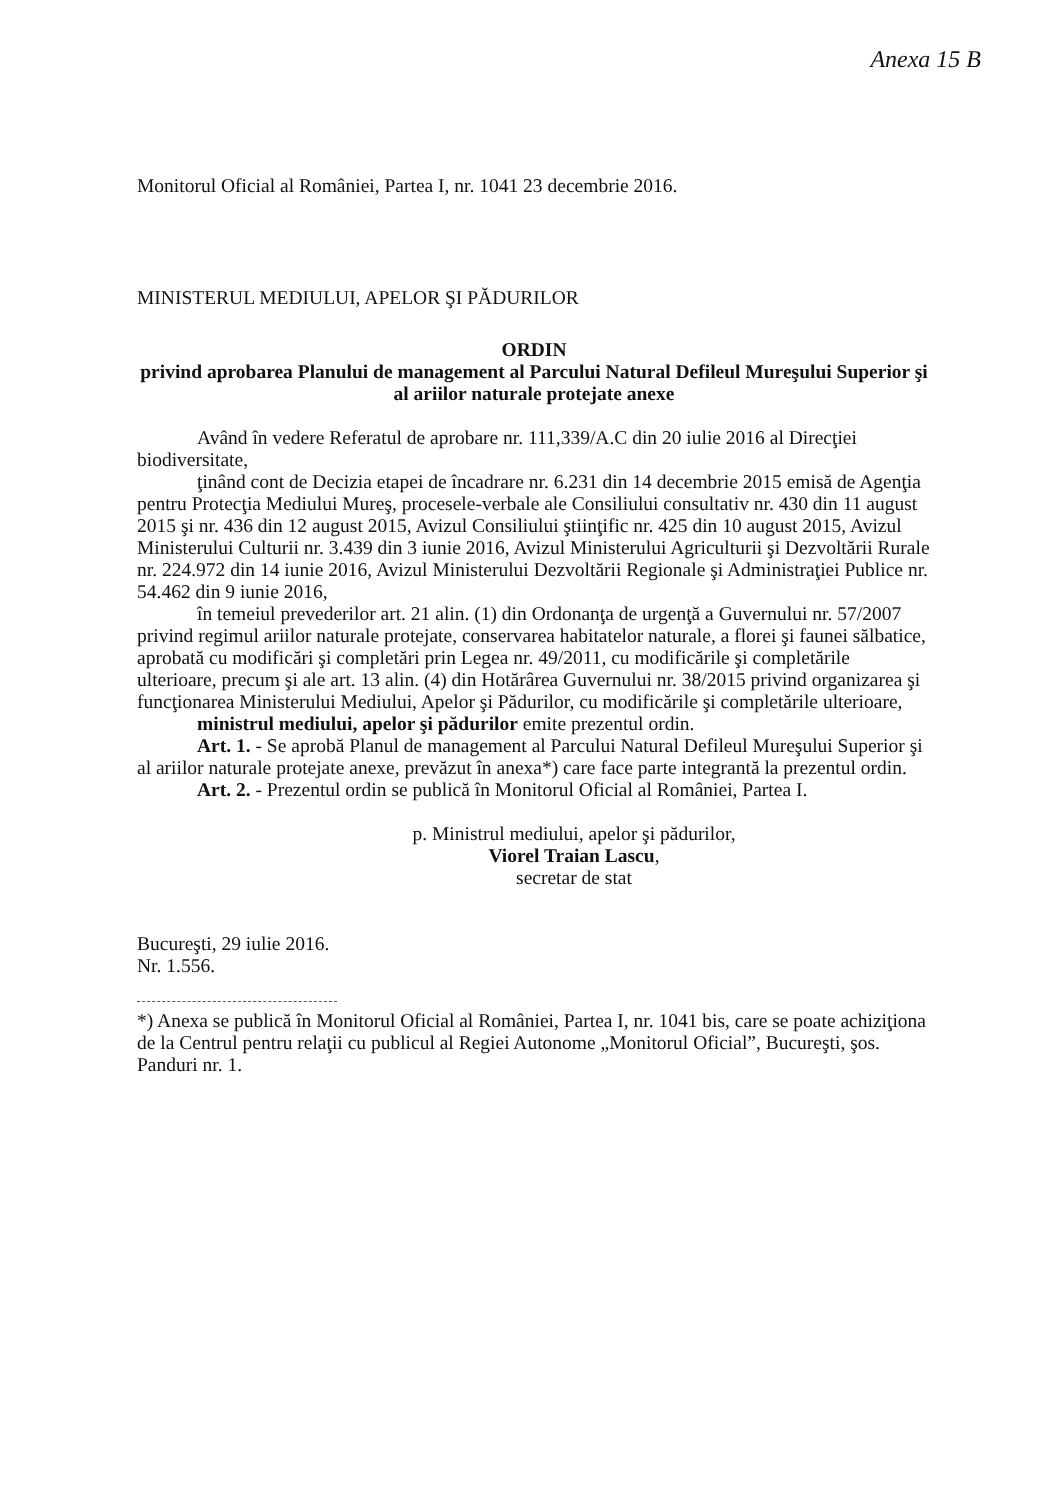Anexa 15 B
Monitorul Oficial al României, Partea I, nr. 1041 23 decembrie 2016.
MINISTERUL MEDIULUI, APELOR ŞI PĂDURILOR
ORDIN
privind aprobarea Planului de management al Parcului Natural Defileul Mureşului Superior şi al ariilor naturale protejate anexe
Având în vedere Referatul de aprobare nr. 111,339/A.C din 20 iulie 2016 al Direcţiei biodiversitate,
ţinând cont de Decizia etapei de încadrare nr. 6.231 din 14 decembrie 2015 emisă de Agenţia pentru Protecţia Mediului Mureş, procesele-verbale ale Consiliului consultativ nr. 430 din 11 august 2015 şi nr. 436 din 12 august 2015, Avizul Consiliului ştiinţific nr. 425 din 10 august 2015, Avizul Ministerului Culturii nr. 3.439 din 3 iunie 2016, Avizul Ministerului Agriculturii şi Dezvoltării Rurale nr. 224.972 din 14 iunie 2016, Avizul Ministerului Dezvoltării Regionale şi Administraţiei Publice nr. 54.462 din 9 iunie 2016,
în temeiul prevederilor art. 21 alin. (1) din Ordonanţa de urgenţă a Guvernului nr. 57/2007 privind regimul ariilor naturale protejate, conservarea habitatelor naturale, a florei şi faunei sălbatice, aprobată cu modificări şi completări prin Legea nr. 49/2011, cu modificările şi completările ulterioare, precum şi ale art. 13 alin. (4) din Hotărârea Guvernului nr. 38/2015 privind organizarea şi funcţionarea Ministerului Mediului, Apelor şi Pădurilor, cu modificările şi completările ulterioare,
ministrul mediului, apelor şi pădurilor emite prezentul ordin.
Art. 1. - Se aprobă Planul de management al Parcului Natural Defileul Mureşului Superior şi al ariilor naturale protejate anexe, prevăzut în anexa*) care face parte integrantă la prezentul ordin.
Art. 2. - Prezentul ordin se publică în Monitorul Oficial al României, Partea I.
p. Ministrul mediului, apelor şi pădurilor,
Viorel Traian Lascu,
secretar de stat
Bucureşti, 29 iulie 2016.
Nr. 1.556.
*) Anexa se publică în Monitorul Oficial al României, Partea I, nr. 1041 bis, care se poate achiziţiona de la Centrul pentru relaţii cu publicul al Regiei Autonome „Monitorul Oficial”, Bucureşti, şos. Panduri nr. 1.